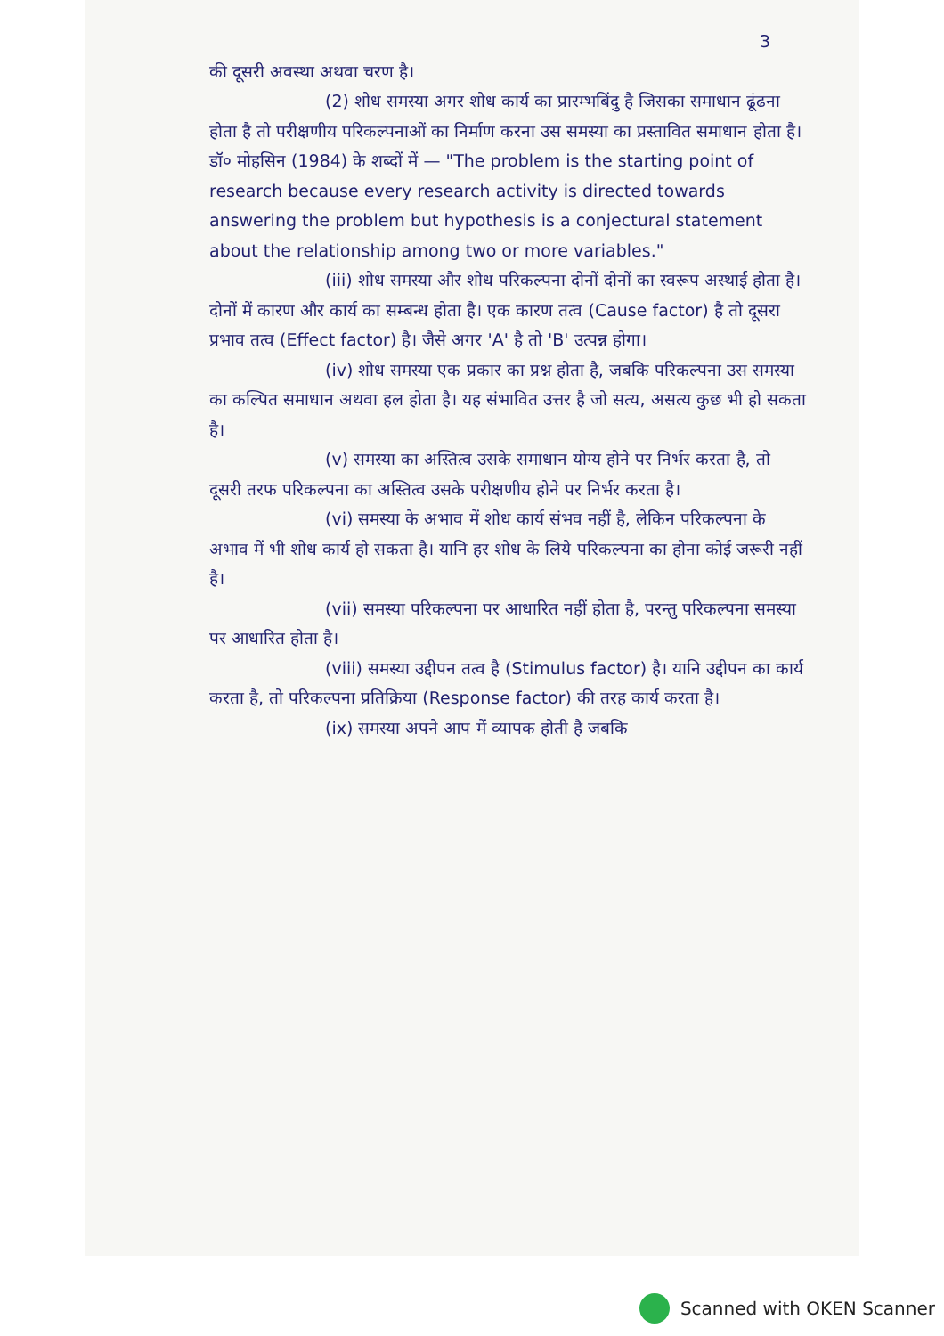3
की दूसरी अवस्था अथवा चरण है।
(2) शोध समस्या अगर शोध कार्य का प्रारम्भबिंदु है जिसका समाधान ढूंढना होता है तो परीक्षणीय परिकल्पनाओं का निर्माण करना उस समस्या का प्रस्तावित समाधान होता है। डॉ० मोहसिन (1984) के शब्दों में — "The problem is the starting point of research because every research activity is directed towards answering the problem but hypothesis is a conjectural statement about the relationship among two or more variables."
(iii) शोध समस्या और शोध परिकल्पना दोनों दोनों का स्वरूप अस्थाई होता है। दोनों में कारण और कार्य का सम्बन्ध होता है। एक कारण तत्व (Cause factor) है तो दूसरा प्रभाव तत्व (Effect factor) है। जैसे अगर 'A' है तो 'B' उत्पन्न होगा।
(iv) शोध समस्या एक प्रकार का प्रश्न होता है, जबकि परिकल्पना उस समस्या का कल्पित समाधान अथवा हल होता है। यह संभावित उत्तर है जो सत्य, असत्य कुछ भी हो सकता है।
(v) समस्या का अस्तित्व उसके समाधान योग्य होने पर निर्भर करता है, तो दूसरी तरफ परिकल्पना का अस्तित्व उसके परीक्षणीय होने पर निर्भर करता है।
(vi) समस्या के अभाव में शोध कार्य संभव नहीं है, लेकिन परिकल्पना के अभाव में भी शोध कार्य हो सकता है। यानि हर शोध के लिये परिकल्पना का होना कोई जरूरी नहीं है।
(vii) समस्या परिकल्पना पर आधारित नहीं होता है, परन्तु परिकल्पना समस्या पर आधारित होता है।
(viii) समस्या उद्दीपन तत्व है (Stimulus factor) है। यानि उद्दीपन का कार्य करता है, तो परिकल्पना प्रतिक्रिया (Response factor) की तरह कार्य करता है।
(ix) समस्या अपने आप में व्यापक होती है जबकि
Scanned with OKEN Scanner